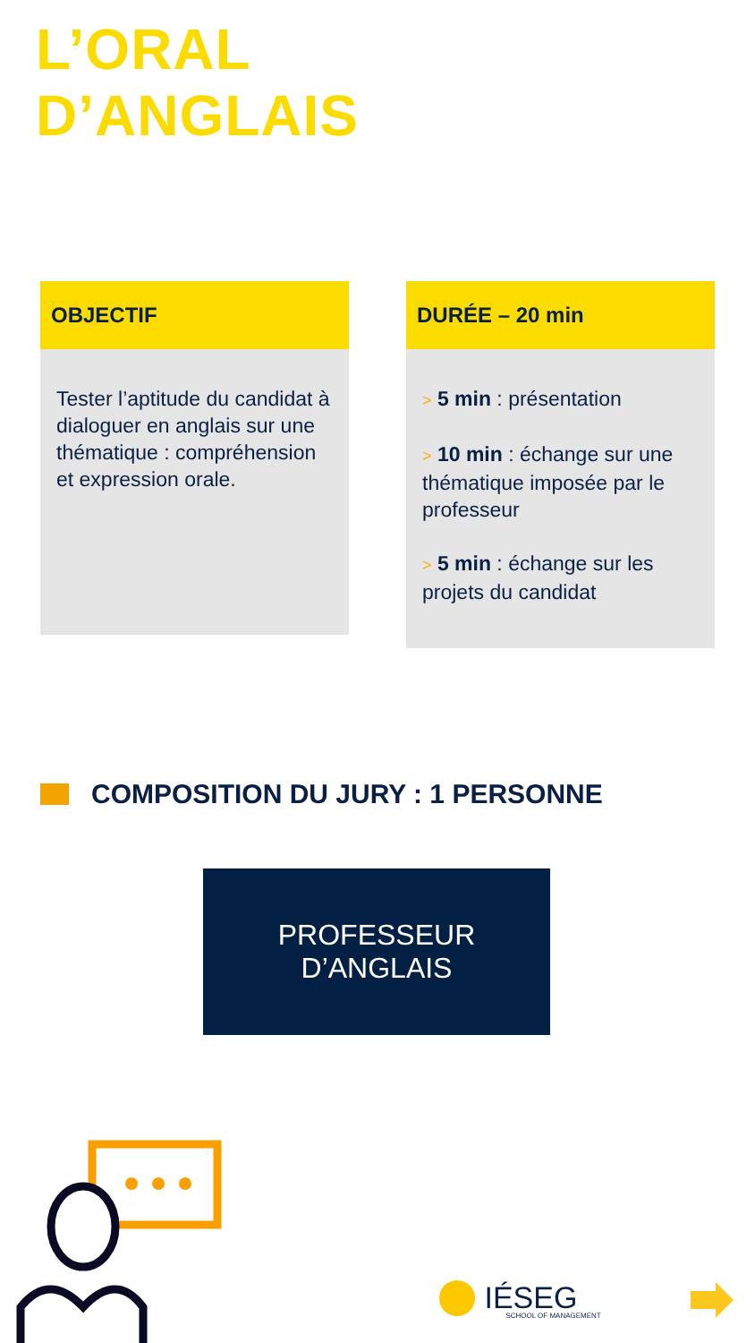L’ORAL
D’ANGLAIS
OBJECTIF
Tester l’aptitude du candidat à dialoguer en anglais sur une thématique : compréhension et expression orale.
DURÉE – 20 min
> 5 min : présentation
> 10 min : échange sur une thématique imposée par le professeur
> 5 min : échange sur les projets du candidat
COMPOSITION DU JURY : 1 PERSONNE
PROFESSEUR
D’ANGLAIS
IÉSEG SCHOOL OF MANAGEMENT